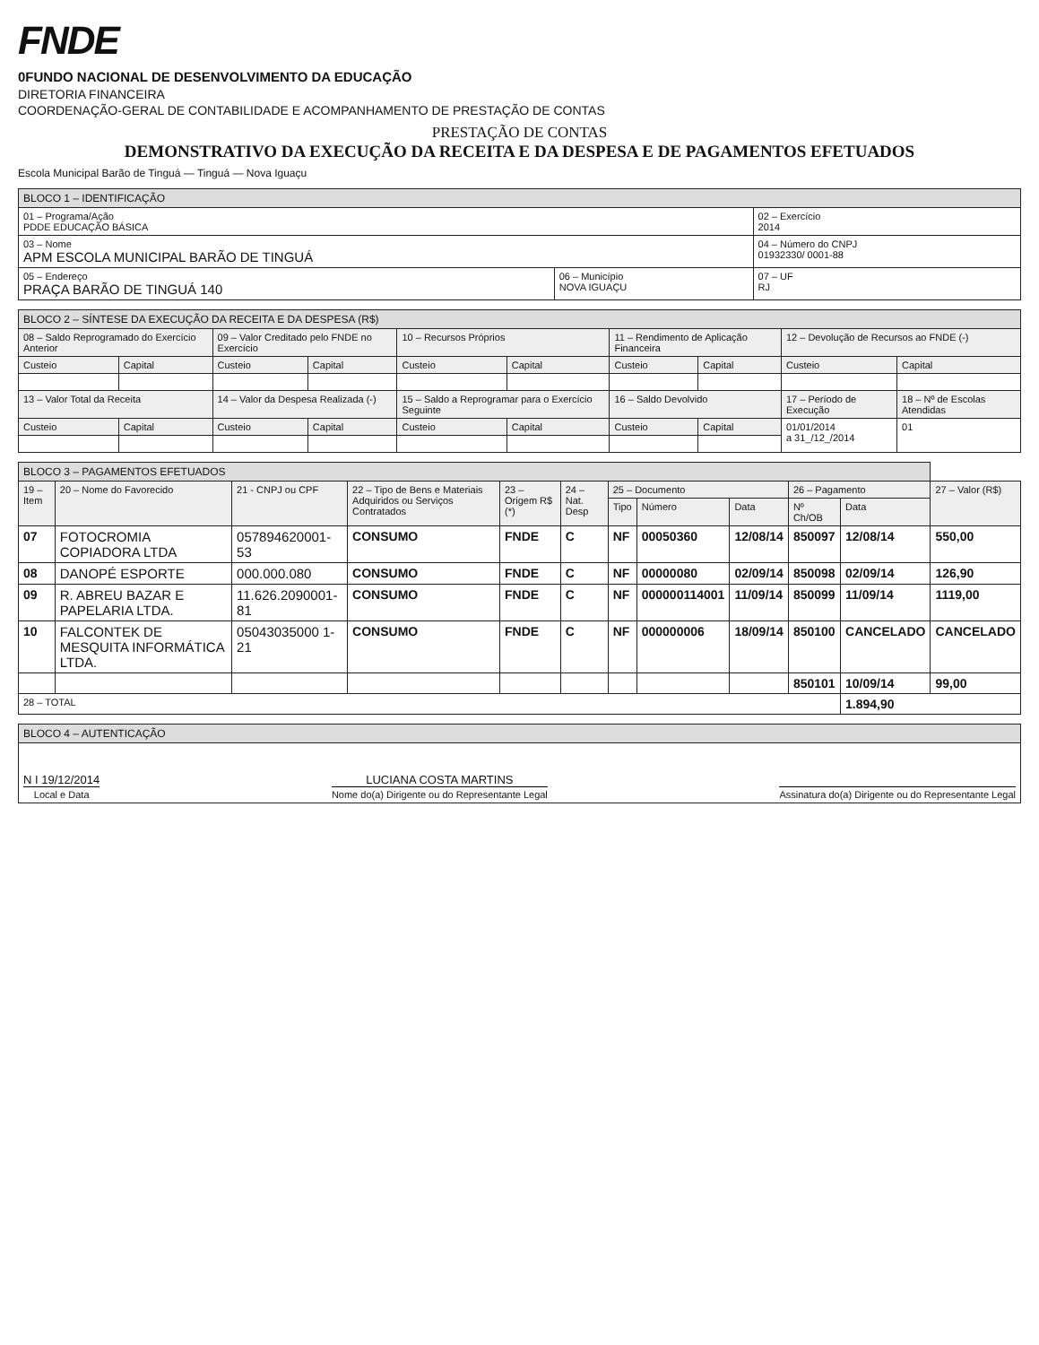FNDE
0FUNDO NACIONAL DE DESENVOLVIMENTO DA EDUCAÇÃO
DIRETORIA FINANCEIRA
COORDENAÇÃO-GERAL DE CONTABILIDADE E ACOMPANHAMENTO DE PRESTAÇÃO DE CONTAS
PRESTAÇÃO DE CONTAS
DEMONSTRATIVO DA EXECUÇÃO DA RECEITA E DA DESPESA E DE PAGAMENTOS EFETUADOS
Escola Municipal Barão de Tinguá — Tinguá — Nova Iguaçu
| BLOCO 1 – IDENTIFICAÇÃO | | |
| 01 – Programa/Ação PDDE EDUCAÇÃO BÁSICA | | 02 – Exercício 2014 |
| 03 – Nome APM ESCOLA MUNICIPAL BARÃO DE TINGUÁ | | 04 – Número do CNPJ 01932330/ 0001-88 |
| 05 – Endereço PRAÇA BARÃO DE TINGUÁ 140 | 06 – Município NOVA IGUAÇU | 07 – UF RJ |
| BLOCO 2 – SÍNTESE DA EXECUÇÃO DA RECEITA E DA DESPESA (R$) | | | | | | | | | |
| 08 – Saldo Reprogramado do Exercício Anterior | | 09 – Valor Creditado pelo FNDE no Exercício | | 10 – Recursos Próprios | | 11 – Rendimento de Aplicação Financeira | | 12 – Devolução de Recursos ao FNDE (-) | |
| Custeio | Capital | Custeio | Capital | Custeio | Capital | Custeio | Capital | Custeio | Capital |
| 13 – Valor Total da Receita | | 14 – Valor da Despesa Realizada (-) | | 15 – Saldo a Reprogramar para o Exercício Seguinte | | 16 – Saldo Devolvido | | 17 – Período de Execução | 18 – Nº de Escolas Atendidas |
| Custeio | Capital | Custeio | Capital | Custeio | Capital | Custeio | Capital | 01/01/2014 a 31_/12_/2014 | 01 |
| BLOCO 3 – PAGAMENTOS EFETUADOS | | | | | | | | | | | |
| 19 – Item | 20 – Nome do Favorecido | 21 - CNPJ ou CPF | 22 – Tipo de Bens e Materiais Adquiridos ou Serviços Contratados | 23 – Origem R$ (*) | 24 – Nat. Desp | 25 – Documento | | | 26 – Pagamento | | 27 – Valor (R$) |
| | | | | | | Tipo | Número | Data | Nº Ch/OB | Data | |
| 07 | FOTOCROMIA COPIADORA LTDA | 057894620001-53 | CONSUMO | FNDE | C | NF | 00050360 | 12/08/14 | 850097 | 12/08/14 | 550,00 |
| 08 | DANOPÉ ESPORTE | 000.000.080 | CONSUMO | FNDE | C | NF | 00000080 | 02/09/14 | 850098 | 02/09/14 | 126,90 |
| 09 | R. ABREU BAZAR E PAPELARIA LTDA. | 11.626.2090001-81 | CONSUMO | FNDE | C | NF | 000000114001 | 11/09/14 | 850099 | 11/09/14 | 1119,00 |
| 10 | FALCONTEK DE MESQUITA INFORMÁTICA LTDA. | 05043035000 1-21 | CONSUMO | FNDE | C | NF | 000000006 | 18/09/14 | 850100 | CANCELADO | CANCELADO |
| | | | | | | | | | 850101 | 10/09/14 | 99,00 |
| 28 – TOTAL | | | | | | | | | | 1.894,90 | |
| BLOCO 4 – AUTENTICAÇÃO |
| N I 19/12/2014 Local e Data LUCIANA COSTA MARTINS Nome do(a) Dirigente ou do Representante Legal Assinatura do(a) Dirigente ou do Representante Legal |